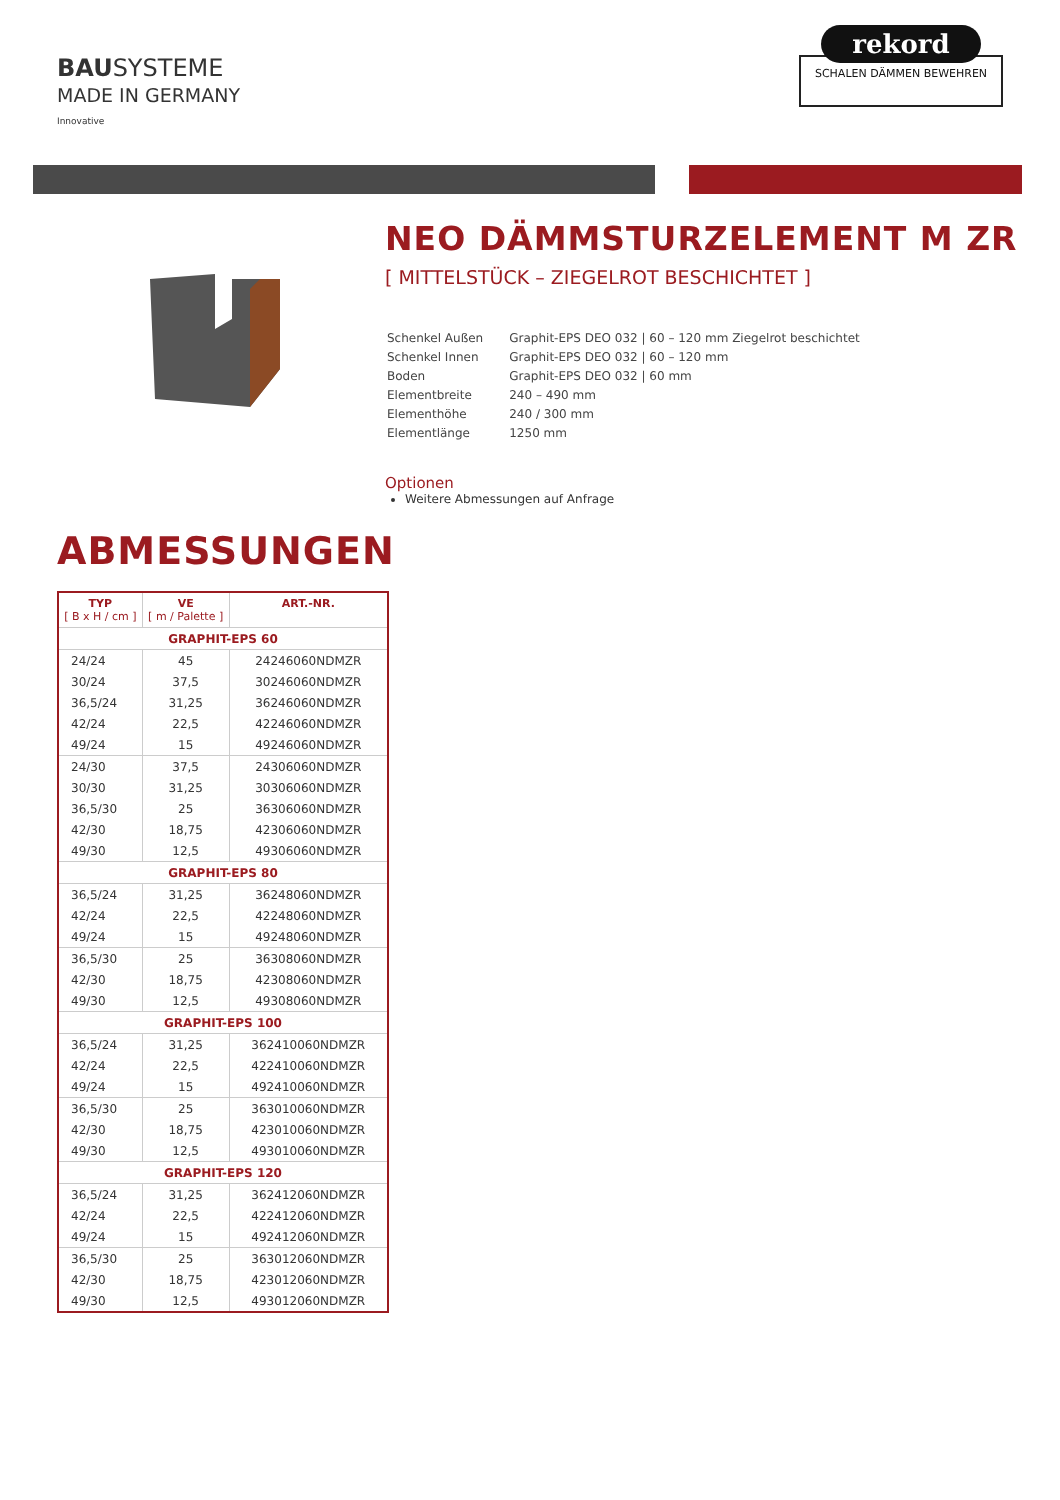BAUSYSTEME
MADE IN GERMANY
Innovative
rekord
SCHALEN DÄMMEN BEWEHREN
NEO DÄMMSTURZELEMENT M ZR
[ MITTELSTÜCK – ZIEGELROT BESCHICHTET ]
| Schenkel Außen | Graphit-EPS DEO 032 / 60 – 120 mm Ziegelrot beschichtet |
| Schenkel Innen | Graphit-EPS DEO 032 / 60 – 120 mm |
| Boden | Graphit-EPS DEO 032 / 60 mm |
| Elementbreite | 240 – 490 mm |
| Elementhöhe | 240 / 300 mm |
| Elementlänge | 1250 mm |
Optionen
Weitere Abmessungen auf Anfrage
ABMESSUNGEN
| TYP [ B x H / cm ] | VE [ m / Palette ] | ART.-NR. |
| --- | --- | --- |
| GRAPHIT-EPS 60 | | |
| 24/24 | 45 | 24246060NDMZR |
| 30/24 | 37,5 | 30246060NDMZR |
| 36,5/24 | 31,25 | 36246060NDMZR |
| 42/24 | 22,5 | 42246060NDMZR |
| 49/24 | 15 | 49246060NDMZR |
| 24/30 | 37,5 | 24306060NDMZR |
| 30/30 | 31,25 | 30306060NDMZR |
| 36,5/30 | 25 | 36306060NDMZR |
| 42/30 | 18,75 | 42306060NDMZR |
| 49/30 | 12,5 | 49306060NDMZR |
| GRAPHIT-EPS 80 | | |
| 36,5/24 | 31,25 | 36248060NDMZR |
| 42/24 | 22,5 | 42248060NDMZR |
| 49/24 | 15 | 49248060NDMZR |
| 36,5/30 | 25 | 36308060NDMZR |
| 42/30 | 18,75 | 42308060NDMZR |
| 49/30 | 12,5 | 49308060NDMZR |
| GRAPHIT-EPS 100 | | |
| 36,5/24 | 31,25 | 362410060NDMZR |
| 42/24 | 22,5 | 422410060NDMZR |
| 49/24 | 15 | 492410060NDMZR |
| 36,5/30 | 25 | 363010060NDMZR |
| 42/30 | 18,75 | 423010060NDMZR |
| 49/30 | 12,5 | 493010060NDMZR |
| GRAPHIT-EPS 120 | | |
| 36,5/24 | 31,25 | 362412060NDMZR |
| 42/24 | 22,5 | 422412060NDMZR |
| 49/24 | 15 | 492412060NDMZR |
| 36,5/30 | 25 | 363012060NDMZR |
| 42/30 | 18,75 | 423012060NDMZR |
| 49/30 | 12,5 | 493012060NDMZR |